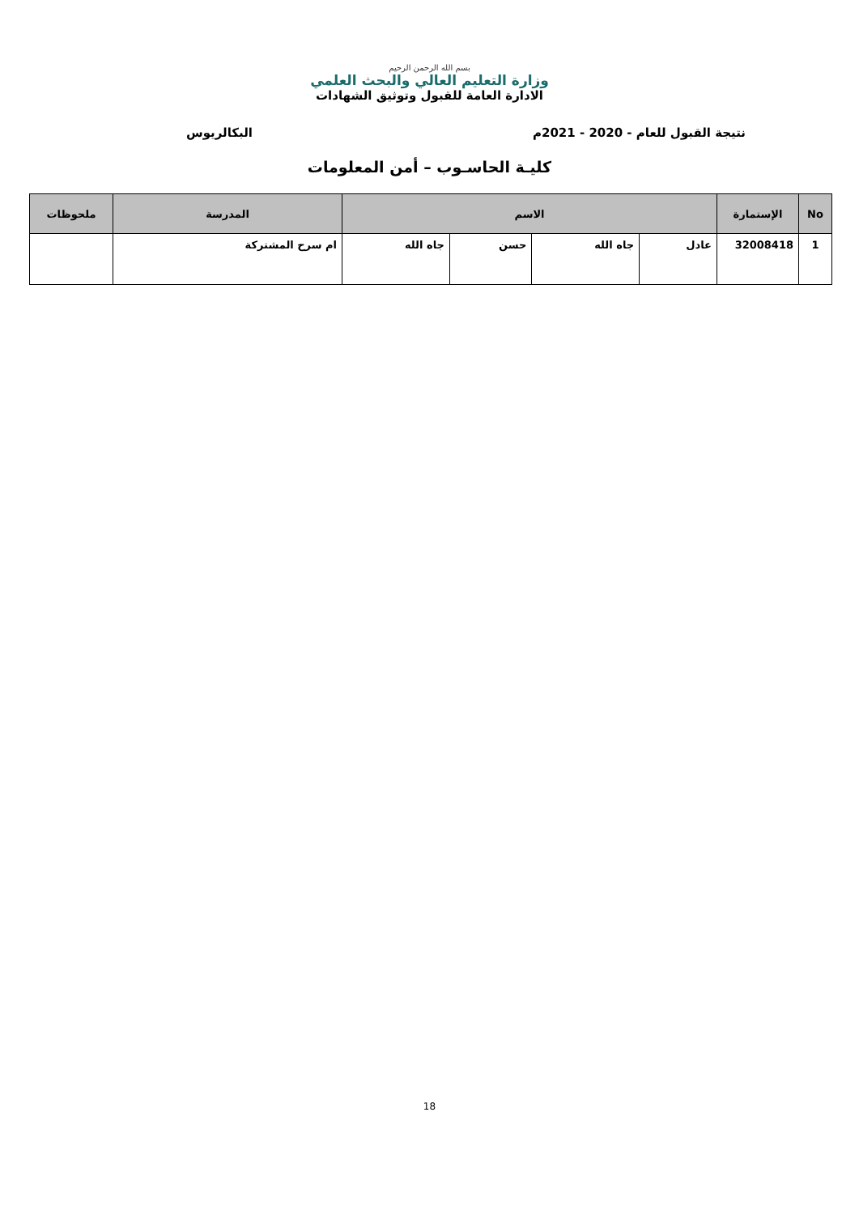بسم الله الرحمن الرحيم
وزارة التعليم العالي والبحث العلمي
الادارة العامة للقبول وتوثيق الشهادات
نتيجة القبول للعام - 2020 - 2021م البكالريوس
كليـة الحاسـوب – أمن المعلومات
| No | الإستمارة | الاسم | | | | المدرسة | ملحوظات |
| --- | --- | --- | --- | --- | --- | --- | --- |
| 1 | 32008418 | عادل | جاه الله | حسن | جاه الله | ام سرح المشتركة | |
18